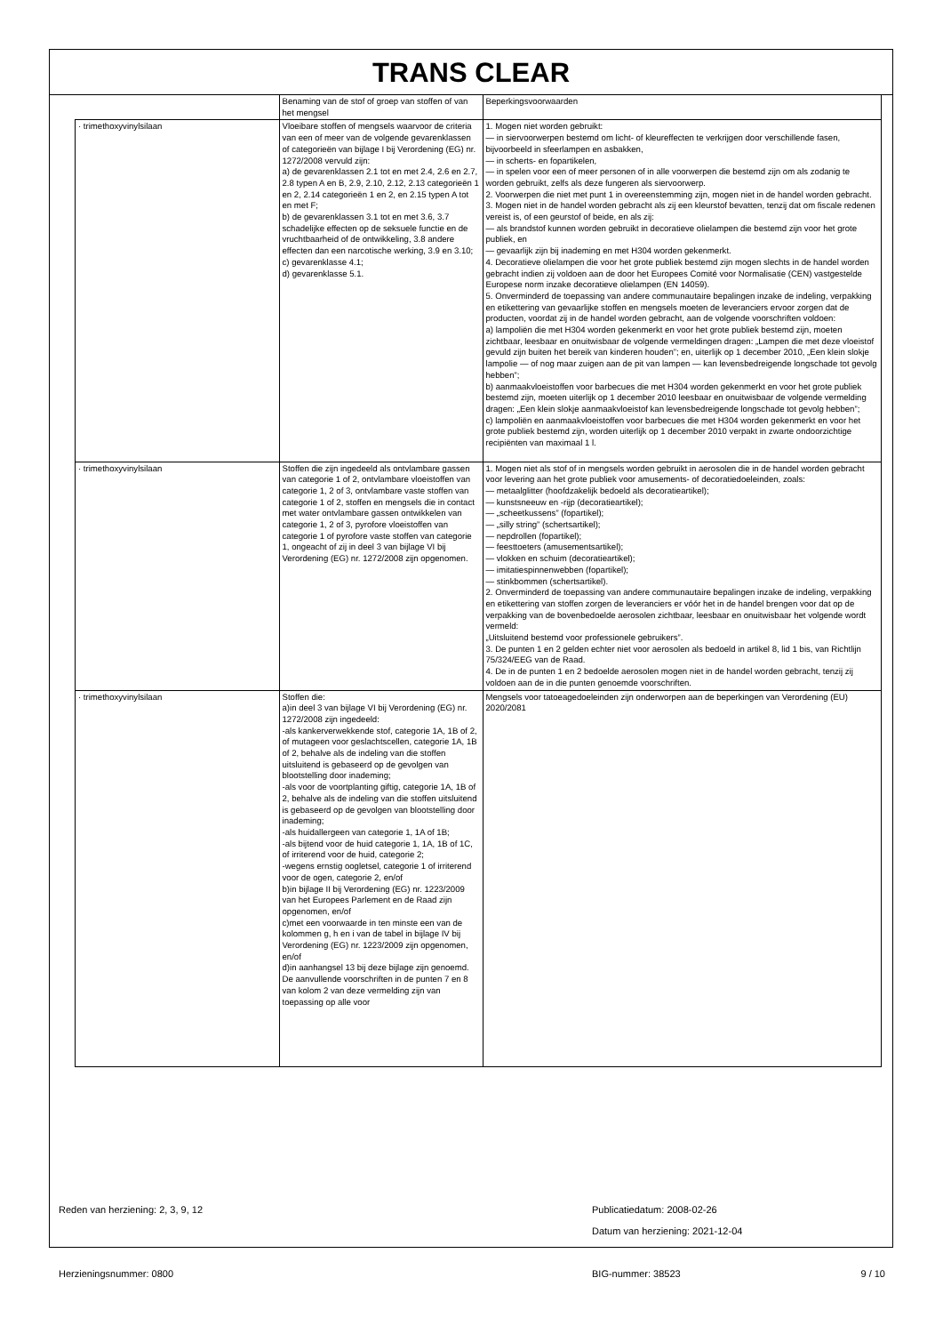TRANS CLEAR
| | Benaming van de stof of groep van stoffen of van het mengsel | Beperkingsvoorwaarden |
| · trimethoxyvinylsilaan | Vloeibare stoffen of mengsels waarvoor de criteria van een of meer van de volgende gevarenklassen of categorieën van bijlage I bij Verordening (EG) nr. 1272/2008 vervuld zijn: a) de gevarenklassen 2.1 tot en met 2.4, 2.6 en 2.7, 2.8 typen A en B, 2.9, 2.10, 2.12, 2.13 categorieën 1 en 2, 2.14 categorieën 1 en 2, en 2.15 typen A tot en met F; b) de gevarenklassen 3.1 tot en met 3.6, 3.7 schadelijke effecten op de seksuele functie en de vruchtbaarheid of de ontwikkeling, 3.8 andere effecten dan een narcotische werking, 3.9 en 3.10; c) gevarenklasse 4.1; d) gevarenklasse 5.1. | 1. Mogen niet worden gebruikt: — in siervoorwerpen bestemd om licht- of kleureffecten te verkrijgen door verschillende fasen, bijvoorbeeld in sfeerlampen en asbakken, — in scherts- en fopartikelen, — in spelen voor een of meer personen of in alle voorwerpen die bestemd zijn om als zodanig te worden gebruikt, zelfs als deze fungeren als siervoorwerp. 2. Voorwerpen die niet met punt 1 in overeenstemming zijn, mogen niet in de handel worden gebracht. 3. Mogen niet in de handel worden gebracht als zij een kleurstof bevatten, tenzij dat om fiscale redenen vereist is, of een geurstof of beide, en als zij: — als brandstof kunnen worden gebruikt in decoratieve olielampen die bestemd zijn voor het grote publiek, en — gevaarlijk zijn bij inademing en met H304 worden gekenmerkt. 4. Decoratieve olielampen die voor het grote publiek bestemd zijn mogen slechts in de handel worden gebracht indien zij voldoen aan de door het Europees Comité voor Normalisatie (CEN) vastgestelde Europese norm inzake decoratieve olielampen (EN 14059). 5. Onverminderd de toepassing van andere communautaire bepalingen inzake de indeling, verpakking en etikettering van gevaarlijke stoffen en mengsels moeten de leveranciers ervoor zorgen dat de producten, voordat zij in de handel worden gebracht, aan de volgende voorschriften voldoen: a) lampoliën die met H304 worden gekenmerkt en voor het grote publiek bestemd zijn, moeten zichtbaar, leesbaar en onuitwisbaar de volgende vermeldingen dragen: „Lampen die met deze vloeistof gevuld zijn buiten het bereik van kinderen houden”; en, uiterlijk op 1 december 2010, „Een klein slokje lampolie — of nog maar zuigen aan de pit van lampen — kan levensbedreigende longschade tot gevolg hebben”; b) aanmaakvloeistoffen voor barbecues die met H304 worden gekenmerkt en voor het grote publiek bestemd zijn, moeten uiterlijk op 1 december 2010 leesbaar en onuitwisbaar de volgende vermelding dragen: „Een klein slokje aanmaakvloeistof kan levensbedreigende longschade tot gevolg hebben”; c) lampoliën en aanmaakvloeistoffen voor barbecues die met H304 worden gekenmerkt en voor het grote publiek bestemd zijn, worden uiterlijk op 1 december 2010 verpakt in zwarte ondoorzichtige recipiënten van maximaal 1 l. |
| · trimethoxyvinylsilaan | Stoffen die zijn ingedeeld als ontvlambare gassen van categorie 1 of 2, ontvlambare vloeistoffen van categorie 1, 2 of 3, ontvlambare vaste stoffen van categorie 1 of 2, stoffen en mengsels die in contact met water ontvlambare gassen ontwikkelen van categorie 1, 2 of 3, pyrofore vloeistoffen van categorie 1 of pyrofore vaste stoffen van categorie 1, ongeacht of zij in deel 3 van bijlage VI bij Verordening (EG) nr. 1272/2008 zijn opgenomen. | 1. Mogen niet als stof of in mengsels worden gebruikt in aerosolen die in de handel worden gebracht voor levering aan het grote publiek voor amusements- of decoratiedoeleinden, zoals: — metaalglitter (hoofdzakelijk bedoeld als decoratieartikel); — kunstsneeuw en -rijp (decoratieartikel); — „scheetkussens” (fopartikel); — „silly string” (schertsartikel); — nepdrollen (fopartikel); — feesttoeters (amusementsartikel); — vlokken en schuim (decoratieartikel); — imitatiespinnenwebben (fopartikel); — stinkbommen (schertsartikel). 2. Onverminderd de toepassing van andere communautaire bepalingen inzake de indeling, verpakking en etikettering van stoffen zorgen de leveranciers er vóór het in de handel brengen voor dat op de verpakking van de bovenbedoelde aerosolen zichtbaar, leesbaar en onuitwisbaar het volgende wordt vermeld: „Uitsluitend bestemd voor professionele gebruikers”. 3. De punten 1 en 2 gelden echter niet voor aerosolen als bedoeld in artikel 8, lid 1 bis, van Richtlijn 75/324/EEG van de Raad. 4. De in de punten 1 en 2 bedoelde aerosolen mogen niet in de handel worden gebracht, tenzij zij voldoen aan de in die punten genoemde voorschriften. |
| · trimethoxyvinylsilaan | Stoffen die: a)in deel 3 van bijlage VI bij Verordening (EG) nr. 1272/2008 zijn ingedeeld: -als kankerverwekkende stof, categorie 1A, 1B of 2, of mutageen voor geslachtscellen, categorie 1A, 1B of 2, behalve als de indeling van die stoffen uitsluitend is gebaseerd op de gevolgen van blootstelling door inademing; -als voor de voortplanting giftig, categorie 1A, 1B of 2, behalve als de indeling van die stoffen uitsluitend is gebaseerd op de gevolgen van blootstelling door inademing; -als huidallergeen van categorie 1, 1A of 1B; -als bijtend voor de huid categorie 1, 1A, 1B of 1C, of irriterend voor de huid, categorie 2; -wegens ernstig oogletsel, categorie 1 of irriterend voor de ogen, categorie 2, en/of b)in bijlage II bij Verordening (EG) nr. 1223/2009 van het Europees Parlement en de Raad zijn opgenomen, en/of c)met een voorwaarde in ten minste een van de kolommen g, h en i van de tabel in bijlage IV bij Verordening (EG) nr. 1223/2009 zijn opgenomen, en/of d)in aanhangsel 13 bij deze bijlage zijn genoemd. De aanvullende voorschriften in de punten 7 en 8 van kolom 2 van deze vermelding zijn van toepassing op alle voor | Mengsels voor tatoeagedoeleinden zijn onderworpen aan de beperkingen van Verordening (EU) 2020/2081 |
Reden van herziening: 2, 3, 9, 12 Publicatiedatum: 2008-02-26
Datum van herziening: 2021-12-04
Herzieningsnummer: 0800 BIG-nummer: 38523 9 / 10